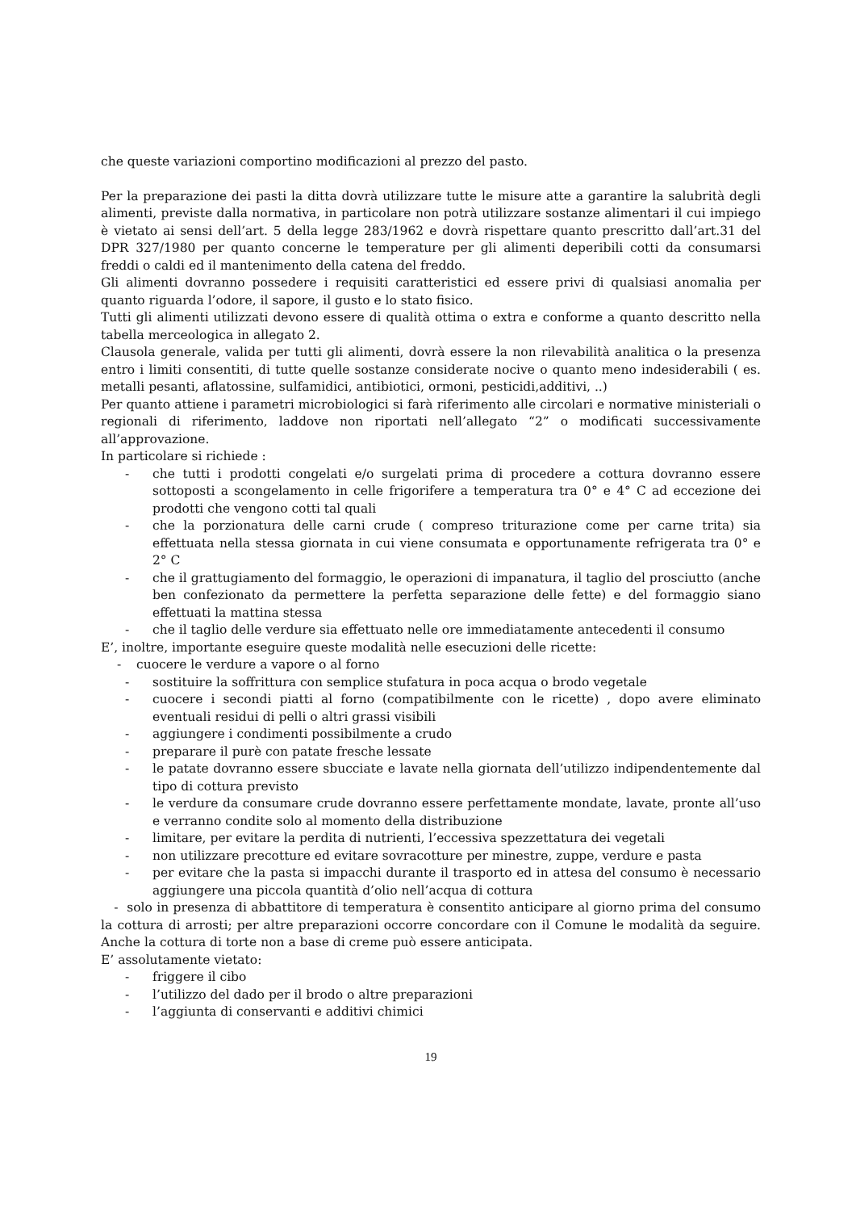che queste variazioni comportino modificazioni al prezzo del pasto.
Per la preparazione dei pasti la ditta dovrà utilizzare tutte le misure atte a garantire la salubrità degli alimenti, previste dalla normativa, in particolare non potrà utilizzare sostanze alimentari il cui impiego è vietato ai sensi dell’art. 5 della legge 283/1962 e dovrà rispettare quanto prescritto dall’art.31 del DPR 327/1980 per quanto concerne le temperature per gli alimenti deperibili cotti da consumarsi freddi o caldi ed il mantenimento della catena del freddo.
Gli alimenti dovranno possedere i requisiti caratteristici ed essere privi di qualsiasi anomalia per quanto riguarda l’odore, il sapore, il gusto e lo stato fisico.
Tutti gli alimenti utilizzati devono essere di qualità ottima o extra e conforme a quanto descritto nella tabella merceologica in allegato 2.
Clausola generale, valida per tutti gli alimenti, dovrà essere la non rilevabilità analitica o la presenza entro i limiti consentiti, di tutte quelle sostanze considerate nocive o quanto meno indesiderabili ( es. metalli pesanti, aflatossine, sulfamidici, antibiotici, ormoni, pesticidi,additivi, ..)
Per quanto attiene i parametri microbiologici si farà riferimento alle circolari e normative ministeriali o regionali di riferimento, laddove non riportati nell’allegato “2” o modificati successivamente all’approvazione.
In particolare si richiede :
- che tutti i prodotti congelati e/o surgelati prima di procedere a cottura dovranno essere sottoposti a scongelamento in celle frigorifere a temperatura tra 0° e 4° C ad eccezione dei prodotti che vengono cotti tal quali
- che la porzionatura delle carni crude ( compreso triturazione come per carne trita) sia effettuata nella stessa giornata in cui viene consumata e opportunamente refrigerata tra 0° e 2° C
- che il grattugiamento del formaggio, le operazioni di impanatura, il taglio del prosciutto (anche ben confezionato da permettere la perfetta separazione delle fette) e del formaggio siano effettuati la mattina stessa
- che il taglio delle verdure sia effettuato nelle ore immediatamente antecedenti il consumo
E’, inoltre, importante eseguire queste modalità nelle esecuzioni delle ricette:
- cuocere le verdure a vapore o al forno
- sostituire la soffrittura con semplice stufatura in poca acqua o brodo vegetale
- cuocere i secondi piatti al forno (compatibilmente con le ricette) , dopo avere eliminato eventuali residui di pelli o altri grassi visibili
- aggiungere i condimenti possibilmente a crudo
- preparare il purè con patate fresche lessate
- le patate dovranno essere sbucciate e lavate nella giornata dell’utilizzo indipendentemente dal tipo di cottura previsto
- le verdure da consumare crude dovranno essere perfettamente mondate, lavate, pronte all’uso e verranno condite solo al momento della distribuzione
- limitare, per evitare la perdita di nutrienti, l’eccessiva spezzettatura dei vegetali
- non utilizzare precotture ed evitare sovracotture per minestre, zuppe, verdure e pasta
- per evitare che la pasta si impacchi durante il trasporto ed in attesa del consumo è necessario aggiungere una piccola quantità d’olio nell’acqua di cottura
- solo in presenza di abbattitore di temperatura è consentito anticipare al giorno prima del consumo la cottura di arrosti; per altre preparazioni occorre concordare con il Comune le modalità da seguire. Anche la cottura di torte non a base di creme può essere anticipata.
E’ assolutamente vietato:
- friggere il cibo
- l’utilizzo del dado per il brodo o altre preparazioni
- l’aggiunta di conservanti e additivi chimici
19